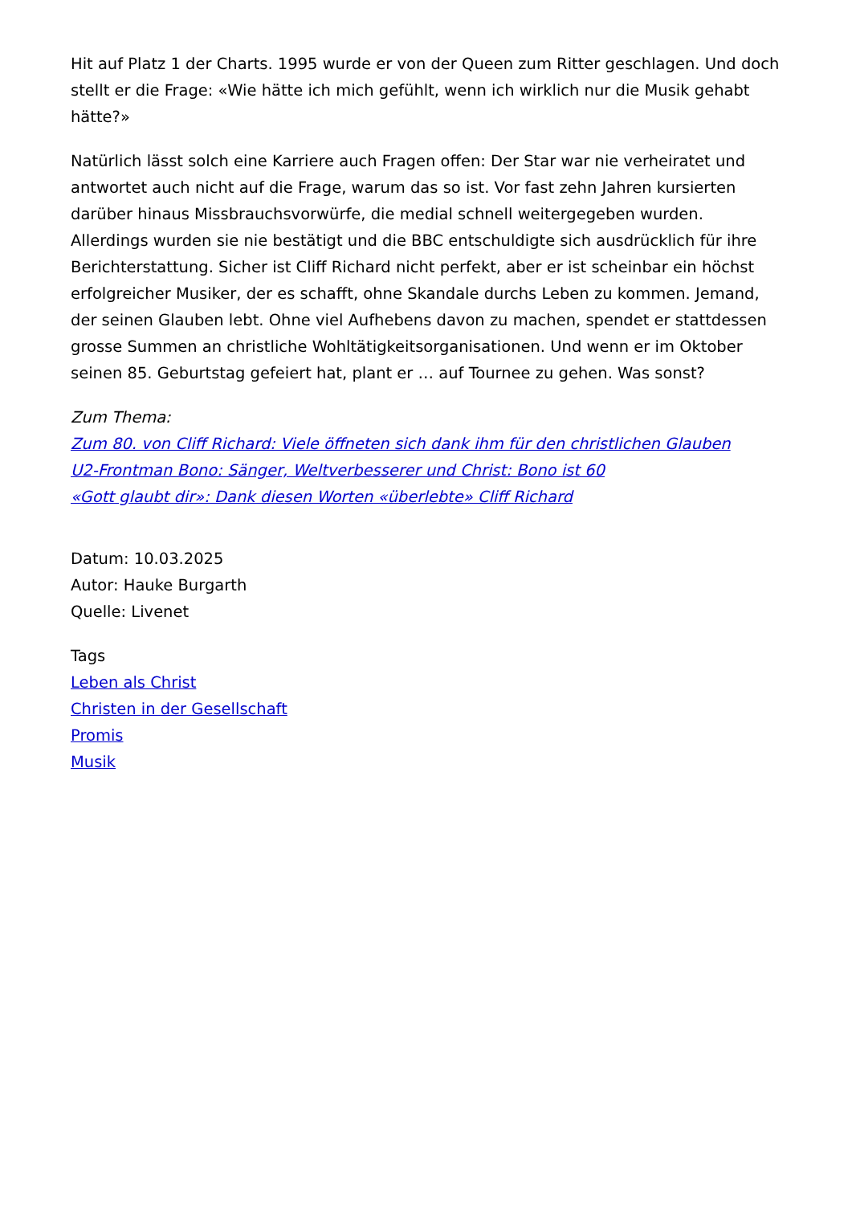Hit auf Platz 1 der Charts. 1995 wurde er von der Queen zum Ritter geschlagen. Und doch stellt er die Frage: «Wie hätte ich mich gefühlt, wenn ich wirklich nur die Musik gehabt hätte?»
Natürlich lässt solch eine Karriere auch Fragen offen: Der Star war nie verheiratet und antwortet auch nicht auf die Frage, warum das so ist. Vor fast zehn Jahren kursierten darüber hinaus Missbrauchsvorwürfe, die medial schnell weitergegeben wurden. Allerdings wurden sie nie bestätigt und die BBC entschuldigte sich ausdrücklich für ihre Berichterstattung. Sicher ist Cliff Richard nicht perfekt, aber er ist scheinbar ein höchst erfolgreicher Musiker, der es schafft, ohne Skandale durchs Leben zu kommen. Jemand, der seinen Glauben lebt. Ohne viel Aufhebens davon zu machen, spendet er stattdessen grosse Summen an christliche Wohltätigkeitsorganisationen. Und wenn er im Oktober seinen 85. Geburtstag gefeiert hat, plant er … auf Tournee zu gehen. Was sonst?
Zum Thema:
Zum 80. von Cliff Richard: Viele öffneten sich dank ihm für den christlichen Glauben
U2-Frontman Bono: Sänger, Weltverbesserer und Christ: Bono ist 60
«Gott glaubt dir»: Dank diesen Worten «überlebte» Cliff Richard
Datum: 10.03.2025
Autor: Hauke Burgarth
Quelle: Livenet
Tags
Leben als Christ
Christen in der Gesellschaft
Promis
Musik